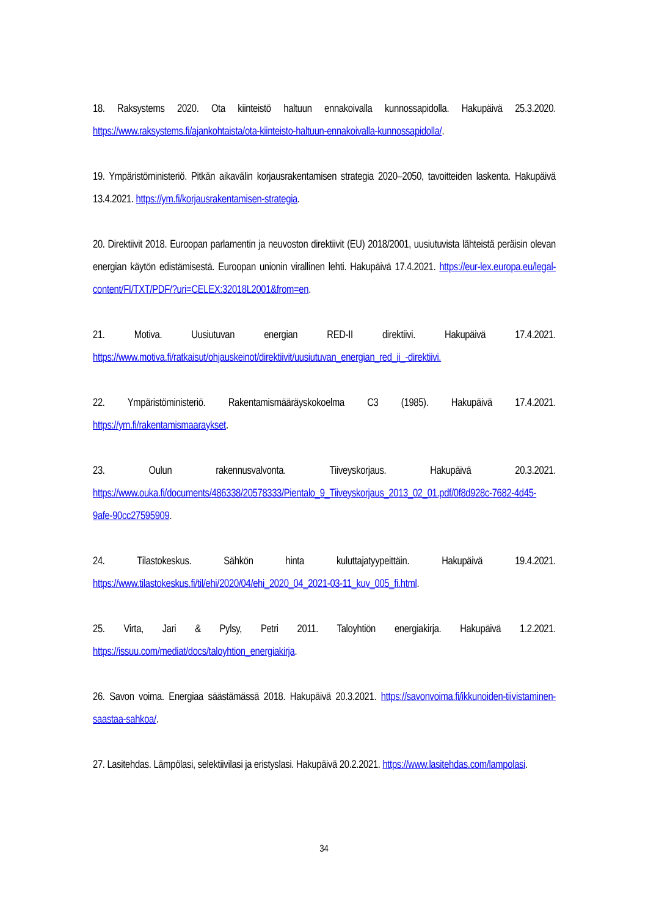18. Raksystems 2020. Ota kiinteistö haltuun ennakoivalla kunnossapidolla. Hakupäivä 25.3.2020. https://www.raksystems.fi/ajankohtaista/ota-kiinteisto-haltuun-ennakoivalla-kunnossapidolla/.
19. Ympäristöministeriö. Pitkän aikavälin korjausrakentamisen strategia 2020–2050, tavoitteiden laskenta. Hakupäivä 13.4.2021. https://ym.fi/korjausrakentamisen-strategia.
20. Direktiivit 2018. Euroopan parlamentin ja neuvoston direktiivit (EU) 2018/2001, uusiutuvista lähteistä peräisin olevan energian käytön edistämisestä. Euroopan unionin virallinen lehti. Hakupäivä 17.4.2021. https://eur-lex.europa.eu/legal-content/FI/TXT/PDF/?uri=CELEX:32018L2001&from=en.
21. Motiva. Uusiutuvan energian RED-II direktiivi. Hakupäivä 17.4.2021. https://www.motiva.fi/ratkaisut/ohjauskeinot/direktiivit/uusiutuvan_energian_red_ii_-direktiivi.
22. Ympäristöministeriö. Rakentamismääräyskokoelma C3 (1985). Hakupäivä 17.4.2021. https://ym.fi/rakentamismaaraykset.
23. Oulun rakennusvalvonta. Tiiveyskorjaus. Hakupäivä 20.3.2021. https://www.ouka.fi/documents/486338/20578333/Pientalo_9_Tiiveyskorjaus_2013_02_01.pdf/0f8d928c-7682-4d45-9afe-90cc27595909.
24. Tilastokeskus. Sähkön hinta kuluttajatyypeittäin. Hakupäivä 19.4.2021. https://www.tilastokeskus.fi/til/ehi/2020/04/ehi_2020_04_2021-03-11_kuv_005_fi.html.
25. Virta, Jari & Pylsy, Petri 2011. Taloyhtiön energiakirja. Hakupäivä 1.2.2021. https://issuu.com/mediat/docs/taloyhtion_energiakirja.
26. Savon voima. Energiaa säästämässä 2018. Hakupäivä 20.3.2021. https://savonvoima.fi/ikkunoiden-tiivistaminen-saastaa-sahkoa/.
27. Lasitehdas. Lämpölasi, selektiivilasi ja eristyslasi. Hakupäivä 20.2.2021. https://www.lasitehdas.com/lampolasi.
34